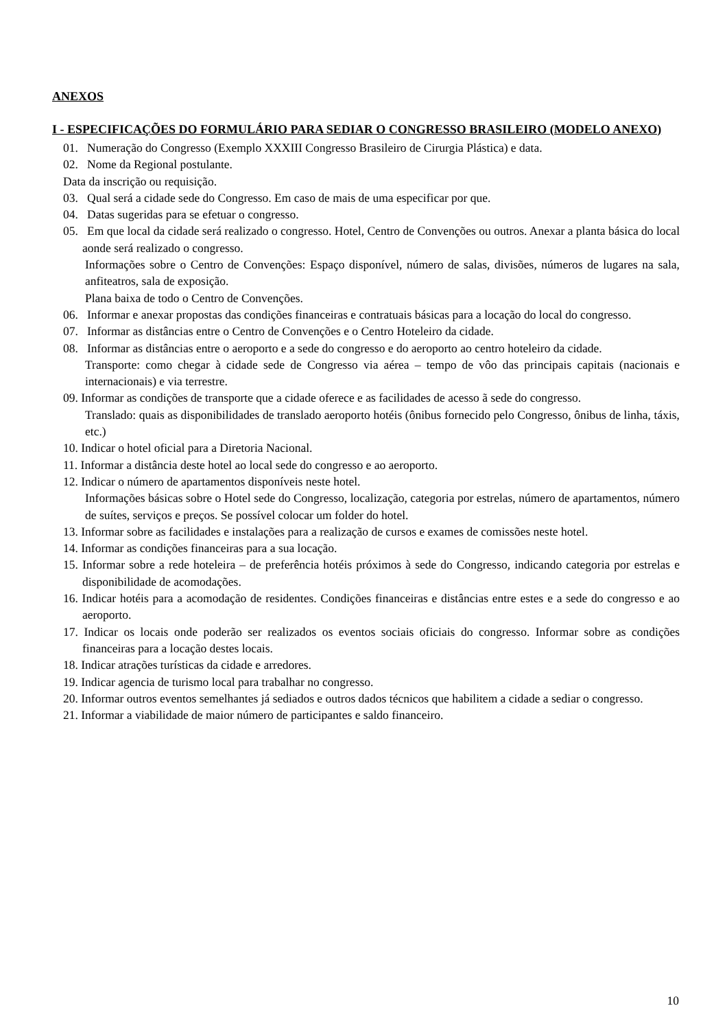ANEXOS
I - ESPECIFICAÇÕES DO FORMULÁRIO PARA SEDIAR O CONGRESSO BRASILEIRO (MODELO ANEXO)
01. Numeração do Congresso (Exemplo XXXIII Congresso Brasileiro de Cirurgia Plástica) e data.
02. Nome da Regional postulante.
Data da inscrição ou requisição.
03. Qual será a cidade sede do Congresso. Em caso de mais de uma especificar por que.
04. Datas sugeridas para se efetuar o congresso.
05. Em que local da cidade será realizado o congresso. Hotel, Centro de Convenções ou outros. Anexar a planta básica do local aonde será realizado o congresso.
Informações sobre o Centro de Convenções: Espaço disponível, número de salas, divisões, números de lugares na sala, anfiteatros, sala de exposição.
Plana baixa de todo o Centro de Convenções.
06. Informar e anexar propostas das condições financeiras e contratuais básicas para a locação do local do congresso.
07. Informar as distâncias entre o Centro de Convenções e o Centro Hoteleiro da cidade.
08. Informar as distâncias entre o aeroporto e a sede do congresso e do aeroporto ao centro hoteleiro da cidade.
Transporte: como chegar à cidade sede de Congresso via aérea – tempo de vôo das principais capitais (nacionais e internacionais) e via terrestre.
09. Informar as condições de transporte que a cidade oferece e as facilidades de acesso ã sede do congresso.
Translado: quais as disponibilidades de translado aeroporto hotéis (ônibus fornecido pelo Congresso, ônibus de linha, táxis, etc.)
10. Indicar o hotel oficial para a Diretoria Nacional.
11. Informar a distância deste hotel ao local sede do congresso e ao aeroporto.
12. Indicar o número de apartamentos disponíveis neste hotel.
Informações básicas sobre o Hotel sede do Congresso, localização, categoria por estrelas, número de apartamentos, número de suítes, serviços e preços. Se possível colocar um folder do hotel.
13. Informar sobre as facilidades e instalações para a realização de cursos e exames de comissões neste hotel.
14. Informar as condições financeiras para a sua locação.
15. Informar sobre a rede hoteleira – de preferência hotéis próximos à sede do Congresso, indicando categoria por estrelas e disponibilidade de acomodações.
16. Indicar hotéis para a acomodação de residentes. Condições financeiras e distâncias entre estes e a sede do congresso e ao aeroporto.
17. Indicar os locais onde poderão ser realizados os eventos sociais oficiais do congresso. Informar sobre as condições financeiras para a locação destes locais.
18. Indicar atrações turísticas da cidade e arredores.
19. Indicar agencia de turismo local para trabalhar no congresso.
20. Informar outros eventos semelhantes já sediados e outros dados técnicos que habilitem a cidade a sediar o congresso.
21. Informar a viabilidade de maior número de participantes e saldo financeiro.
10